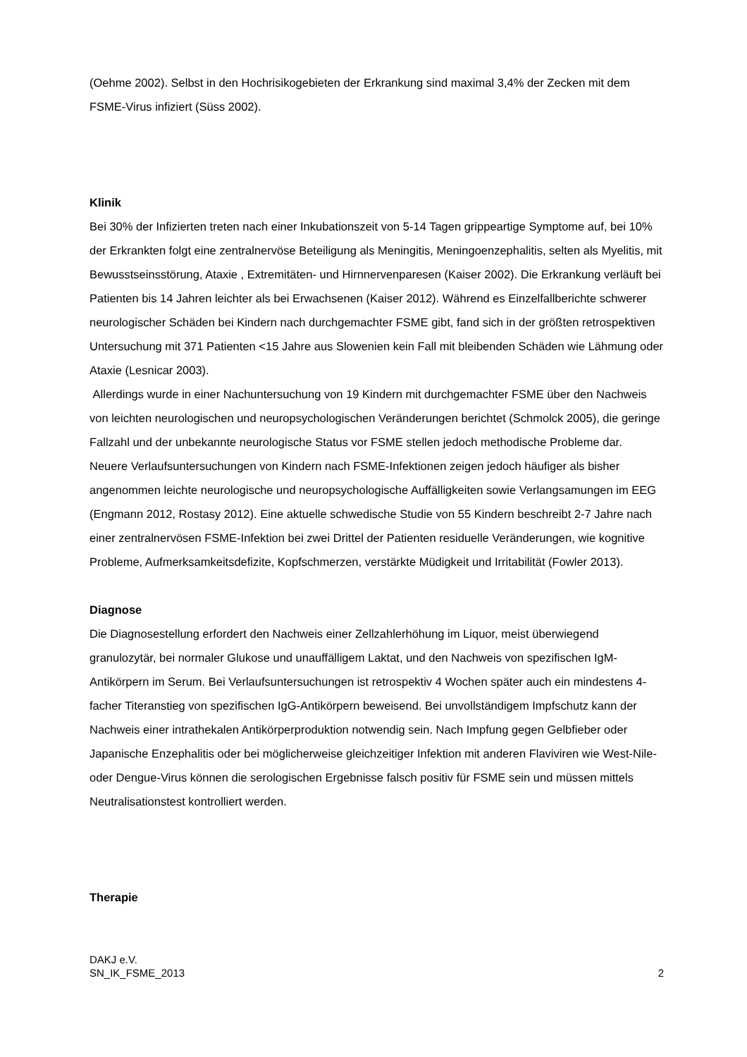(Oehme 2002). Selbst in den Hochrisikogebieten der Erkrankung sind maximal 3,4% der Zecken mit dem FSME-Virus infiziert (Süss 2002).
Klinik
Bei 30% der Infizierten treten nach einer Inkubationszeit von 5-14 Tagen grippeartige Symptome auf, bei 10% der Erkrankten folgt eine zentralnervöse Beteiligung als Meningitis, Meningoenzephalitis, selten als Myelitis, mit Bewusstseinsstörung, Ataxie , Extremitäten- und Hirnnervenparesen (Kaiser 2002). Die Erkrankung verläuft bei Patienten bis 14 Jahren leichter als bei Erwachsenen (Kaiser 2012). Während es Einzelfallberichte schwerer neurologischer Schäden bei Kindern nach durchgemachter FSME gibt, fand sich in der größten retrospektiven Untersuchung mit 371 Patienten <15 Jahre aus Slowenien kein Fall mit bleibenden Schäden wie Lähmung oder Ataxie (Lesnicar 2003).
Allerdings wurde in einer Nachuntersuchung von 19 Kindern mit durchgemachter FSME über den Nachweis von leichten neurologischen und neuropsychologischen Veränderungen berichtet (Schmolck 2005), die geringe Fallzahl und der unbekannte neurologische Status vor FSME stellen jedoch methodische Probleme dar.
Neuere Verlaufsuntersuchungen von Kindern nach FSME-Infektionen zeigen jedoch häufiger als bisher angenommen leichte neurologische und neuropsychologische Auffälligkeiten sowie Verlangsamungen im EEG (Engmann 2012, Rostasy 2012). Eine aktuelle schwedische Studie von 55 Kindern beschreibt 2-7 Jahre nach einer zentralnervösen FSME-Infektion bei zwei Drittel der Patienten residuelle Veränderungen, wie kognitive Probleme, Aufmerksamkeitsdefizite, Kopfschmerzen, verstärkte Müdigkeit und Irritabilität (Fowler 2013).
Diagnose
Die Diagnosestellung erfordert den Nachweis einer Zellzahlerhöhung im Liquor, meist überwiegend granulozytär, bei normaler Glukose und unauffälligem Laktat, und den Nachweis von spezifischen IgM-Antikörpern im Serum. Bei Verlaufsuntersuchungen ist retrospektiv 4 Wochen später auch ein mindestens 4-facher Titeranstieg von spezifischen IgG-Antikörpern beweisend. Bei unvollständigem Impfschutz kann der Nachweis einer intrathekalen Antikörperproduktion notwendig sein. Nach Impfung gegen Gelbfieber oder Japanische Enzephalitis oder bei möglicherweise gleichzeitiger Infektion mit anderen Flaviviren wie West-Nile- oder Dengue-Virus können die serologischen Ergebnisse falsch positiv für FSME sein und müssen mittels Neutralisationstest kontrolliert werden.
Therapie
DAKJ e.V.
SN_IK_FSME_2013 2